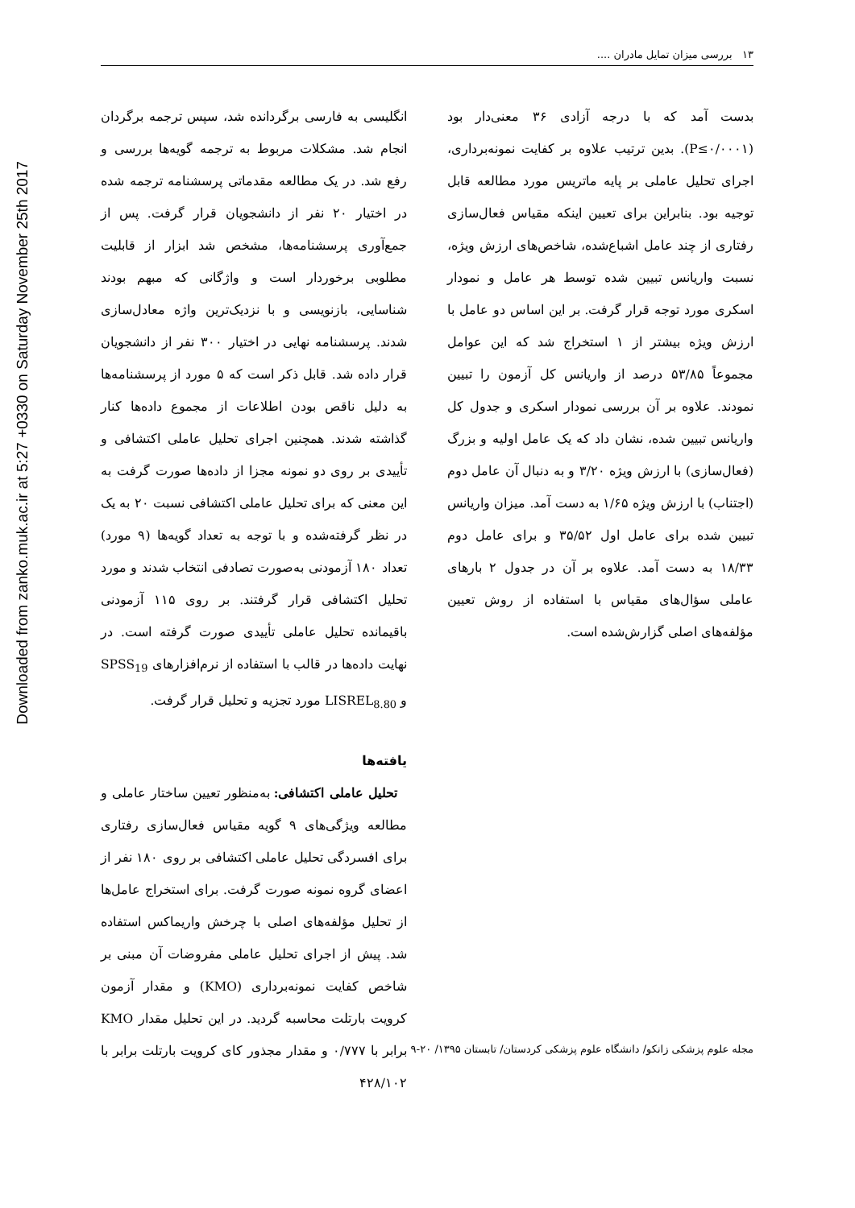Downloaded from zanko.muk.ac.ir at 5:27 +0330 on Saturday November 25th 2017
۱۳ بررسی میزان تمایل مادران ....
انگلیسی به فارسی برگردانده شد، سپس ترجمه برگردان انجام شد. مشکلات مربوط به ترجمه گویه‌ها بررسی و رفع شد. در یک مطالعه مقدماتی پرسشنامه ترجمه شده در اختیار ۲۰ نفر از دانشجویان قرار گرفت. پس از جمع‌آوری پرسشنامه‌ها، مشخص شد ابزار از قابلیت مطلوبی برخوردار است و واژگانی که مبهم بودند شناسایی، بازنویسی و با نزدیک‌ترین واژه معادل‌سازی شدند. پرسشنامه نهایی در اختیار ۳۰۰ نفر از دانشجویان قرار داده شد. قابل ذکر است که ۵ مورد از پرسشنامه‌ها به دلیل ناقص بودن اطلاعات از مجموع داده‌ها کنار گذاشته شدند. همچنین اجرای تحلیل عاملی اکتشافی و تأییدی بر روی دو نمونه مجزا از داده‌ها صورت گرفت به این معنی که برای تحلیل عاملی اکتشافی نسبت ۲۰ به یک در نظر گرفته‌شده و با توجه به تعداد گویه‌ها (۹ مورد) تعداد ۱۸۰ آزمودنی به‌صورت تصادفی انتخاب شدند و مورد تحلیل اکتشافی قرار گرفتند. بر روی ۱۱۵ آزمودنی باقیمانده تحلیل عاملی تأییدی صورت گرفته است. در نهایت داده‌ها در قالب با استفاده از نرم‌افزارهای SPSS<sub>19</sub> و LISREL<sub>8.80</sub> مورد تجزیه و تحلیل قرار گرفت.
یافته‌ها
تحلیل عاملی اکتشافی: به‌منظور تعیین ساختار عاملی و مطالعه ویژگی‌های ۹ گویه مقیاس فعال‌سازی رفتاری برای افسردگی تحلیل عاملی اکتشافی بر روی ۱۸۰ نفر از اعضای گروه نمونه صورت گرفت. برای استخراج عامل‌ها از تحلیل مؤلفه‌های اصلی با چرخش واریماکس استفاده شد. پیش از اجرای تحلیل عاملی مفروضات آن مبنی بر شاخص کفایت نمونه‌برداری (KMO) و مقدار آزمون کرویت بارتلت محاسبه گردید. در این تحلیل مقدار KMO برابر با ۰/۷۷۷ و مقدار مجذور کای کرویت بارتلت برابر با ۴۲۸/۱۰۲
بدست آمد که با درجه آزادی ۳۶ معنی‌دار بود (P≤۰/۰۰۰۱). بدین ترتیب علاوه بر کفایت نمونه‌برداری، اجرای تحلیل عاملی بر پایه ماتریس مورد مطالعه قابل توجیه بود. بنابراین برای تعیین اینکه مقیاس فعال‌سازی رفتاری از چند عامل اشباع‌شده، شاخص‌های ارزش ویژه، نسبت واریانس تبیین شده توسط هر عامل و نمودار اسکری مورد توجه قرار گرفت. بر این اساس دو عامل با ارزش ویژه بیشتر از ۱ استخراج شد که این عوامل مجموعاً ۵۳/۸۵ درصد از واریانس کل آزمون را تبیین نمودند. علاوه بر آن بررسی نمودار اسکری و جدول کل واریانس تبیین شده، نشان داد که یک عامل اولیه و بزرگ (فعال‌سازی) با ارزش ویژه ۳/۲۰ و به دنبال آن عامل دوم (اجتناب) با ارزش ویژه ۱/۶۵ به دست آمد. میزان واریانس تبیین شده برای عامل اول ۳۵/۵۲ و برای عامل دوم ۱۸/۳۳ به دست آمد. علاوه بر آن در جدول ۲ بارهای عاملی سؤال‌های مقیاس با استفاده از روش تعیین مؤلفه‌های اصلی گزارش‌شده است.
مجله علوم پزشکی زانکو/ دانشگاه علوم پزشکی کردستان/ تابستان ۱۳۹۵/ ۲۰-۹